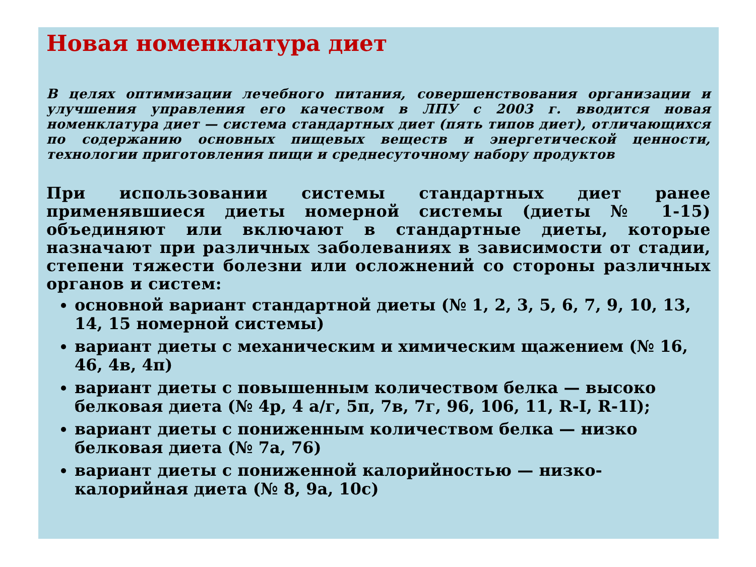Новая номенклатура диет
В целях оптимизации лечебного питания, совершенствования организации и улучшения управления его качеством в ЛПУ с 2003 г. вводится новая номенклатура диет — система стандартных диет (пять типов диет), отличающихся по содержанию основных пищевых веществ и энергетической ценности, технологии приготовления пищи и среднесуточному набору продуктов
При использовании системы стандартных диет ранее применявшиеся диеты номерной системы (диеты № 1-15) объединяют или включают в стандартные диеты, которые назначают при различных заболеваниях в зависимости от стадии, степени тяжести болезни или осложнений со стороны различных органов и систем:
основной вариант стандартной диеты (№ 1, 2, 3, 5, 6, 7, 9, 10, 13, 14, 15 номерной системы)
вариант диеты с механическим и химическим щажением (№ 16, 46, 4в, 4п)
вариант диеты с повышенным количеством белка — высоко белковая диета (№ 4р, 4 а/г, 5п, 7в, 7г, 96, 106, 11, R-I, R-1I);
вариант диеты с пониженным количеством белка — низко белковая диета (№ 7а, 76)
вариант диеты с пониженной калорийностью — низко-калорийная диета (№ 8, 9а, 10с)